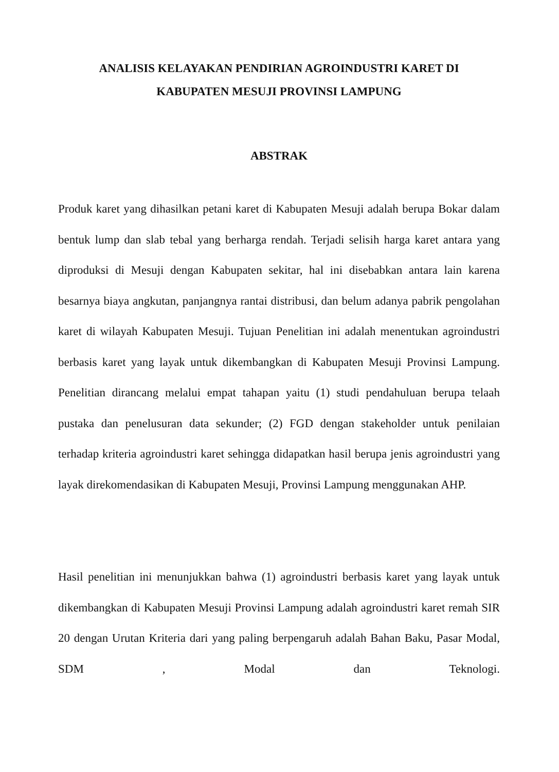ANALISIS KELAYAKAN PENDIRIAN AGROINDUSTRI KARET DI
KABUPATEN MESUJI PROVINSI LAMPUNG
ABSTRAK
Produk karet yang dihasilkan petani karet di Kabupaten Mesuji adalah berupa Bokar dalam bentuk lump dan slab tebal yang berharga rendah. Terjadi selisih harga karet antara yang diproduksi di Mesuji dengan Kabupaten sekitar, hal ini disebabkan antara lain karena besarnya biaya angkutan, panjangnya rantai distribusi, dan belum adanya pabrik pengolahan karet di wilayah Kabupaten Mesuji. Tujuan Penelitian ini adalah menentukan agroindustri berbasis karet yang layak untuk dikembangkan di Kabupaten Mesuji Provinsi Lampung. Penelitian dirancang melalui empat tahapan yaitu (1) studi pendahuluan berupa telaah pustaka dan penelusuran data sekunder; (2) FGD dengan stakeholder untuk penilaian terhadap kriteria agroindustri karet sehingga didapatkan hasil berupa jenis agroindustri yang layak direkomendasikan di Kabupaten Mesuji, Provinsi Lampung menggunakan AHP.
Hasil penelitian ini menunjukkan bahwa (1) agroindustri berbasis karet yang layak untuk dikembangkan di Kabupaten Mesuji Provinsi Lampung adalah agroindustri karet remah SIR 20 dengan Urutan Kriteria dari yang paling berpengaruh adalah Bahan Baku, Pasar Modal, SDM , Modal dan Teknologi.